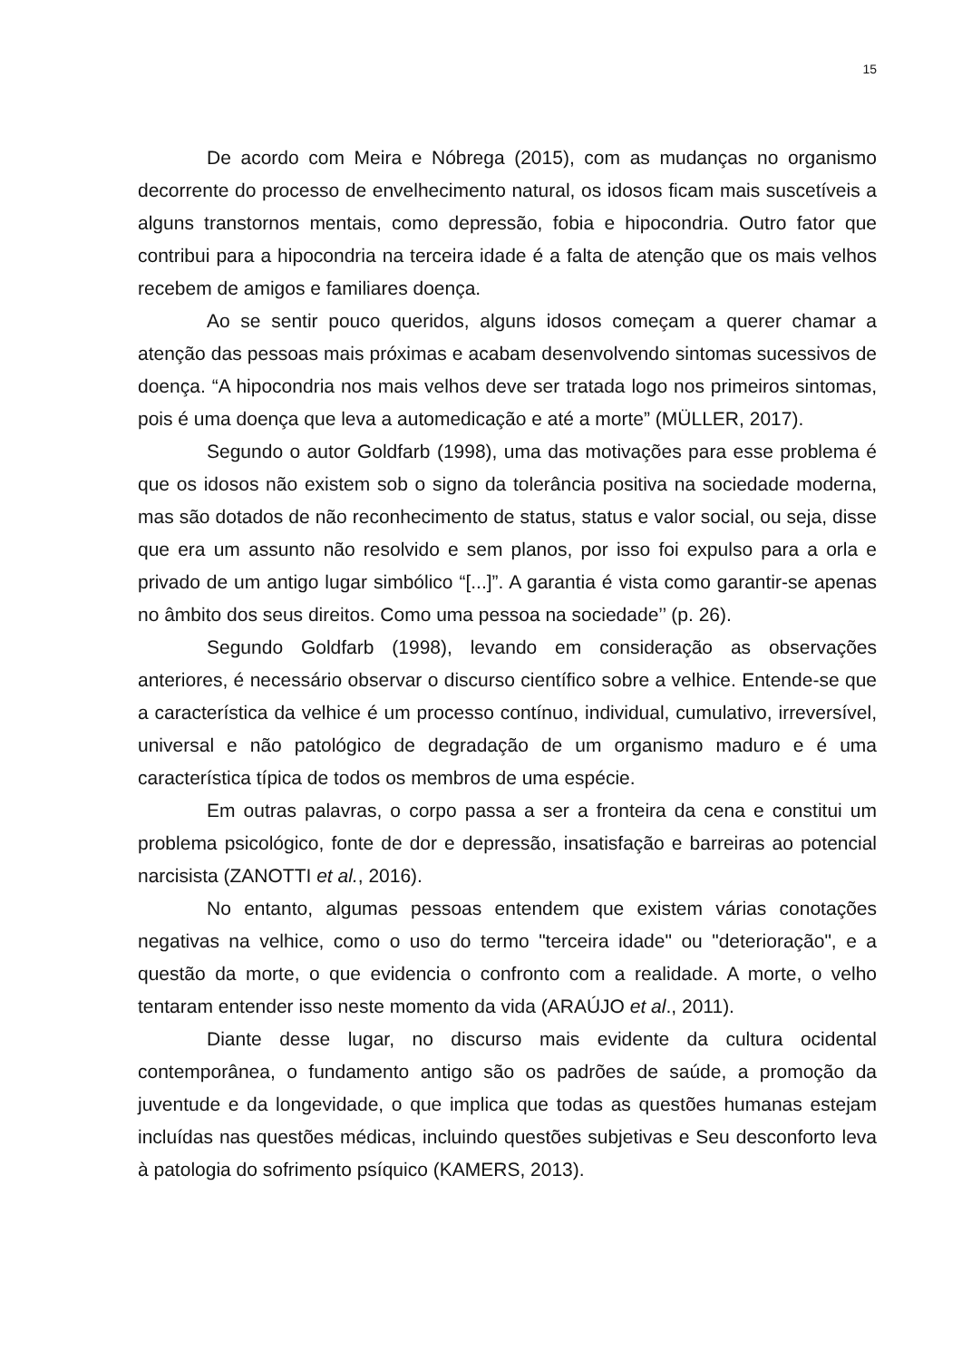15
De acordo com Meira e Nóbrega (2015), com as mudanças no organismo decorrente do processo de envelhecimento natural, os idosos ficam mais suscetíveis a alguns transtornos mentais, como depressão, fobia e hipocondria. Outro fator que contribui para a hipocondria na terceira idade é a falta de atenção que os mais velhos recebem de amigos e familiares doença.
Ao se sentir pouco queridos, alguns idosos começam a querer chamar a atenção das pessoas mais próximas e acabam desenvolvendo sintomas sucessivos de doença. “A hipocondria nos mais velhos deve ser tratada logo nos primeiros sintomas, pois é uma doença que leva a automedicação e até a morte” (MÜLLER, 2017).
Segundo o autor Goldfarb (1998), uma das motivações para esse problema é que os idosos não existem sob o signo da tolerância positiva na sociedade moderna, mas são dotados de não reconhecimento de status, status e valor social, ou seja, disse que era um assunto não resolvido e sem planos, por isso foi expulso para a orla e privado de um antigo lugar simbólico “[...]”. A garantia é vista como garantir-se apenas no âmbito dos seus direitos. Como uma pessoa na sociedade’’ (p. 26).
Segundo Goldfarb (1998), levando em consideração as observações anteriores, é necessário observar o discurso científico sobre a velhice. Entende-se que a característica da velhice é um processo contínuo, individual, cumulativo, irreversível, universal e não patológico de degradação de um organismo maduro e é uma característica típica de todos os membros de uma espécie.
Em outras palavras, o corpo passa a ser a fronteira da cena e constitui um problema psicológico, fonte de dor e depressão, insatisfação e barreiras ao potencial narcisista (ZANOTTI et al., 2016).
No entanto, algumas pessoas entendem que existem várias conotações negativas na velhice, como o uso do termo "terceira idade" ou "deterioração", e a questão da morte, o que evidencia o confronto com a realidade. A morte, o velho tentaram entender isso neste momento da vida (ARAÚJO et al., 2011).
Diante desse lugar, no discurso mais evidente da cultura ocidental contemporânea, o fundamento antigo são os padrões de saúde, a promoção da juventude e da longevidade, o que implica que todas as questões humanas estejam incluídas nas questões médicas, incluindo questões subjetivas e Seu desconforto leva à patologia do sofrimento psíquico (KAMERS, 2013).